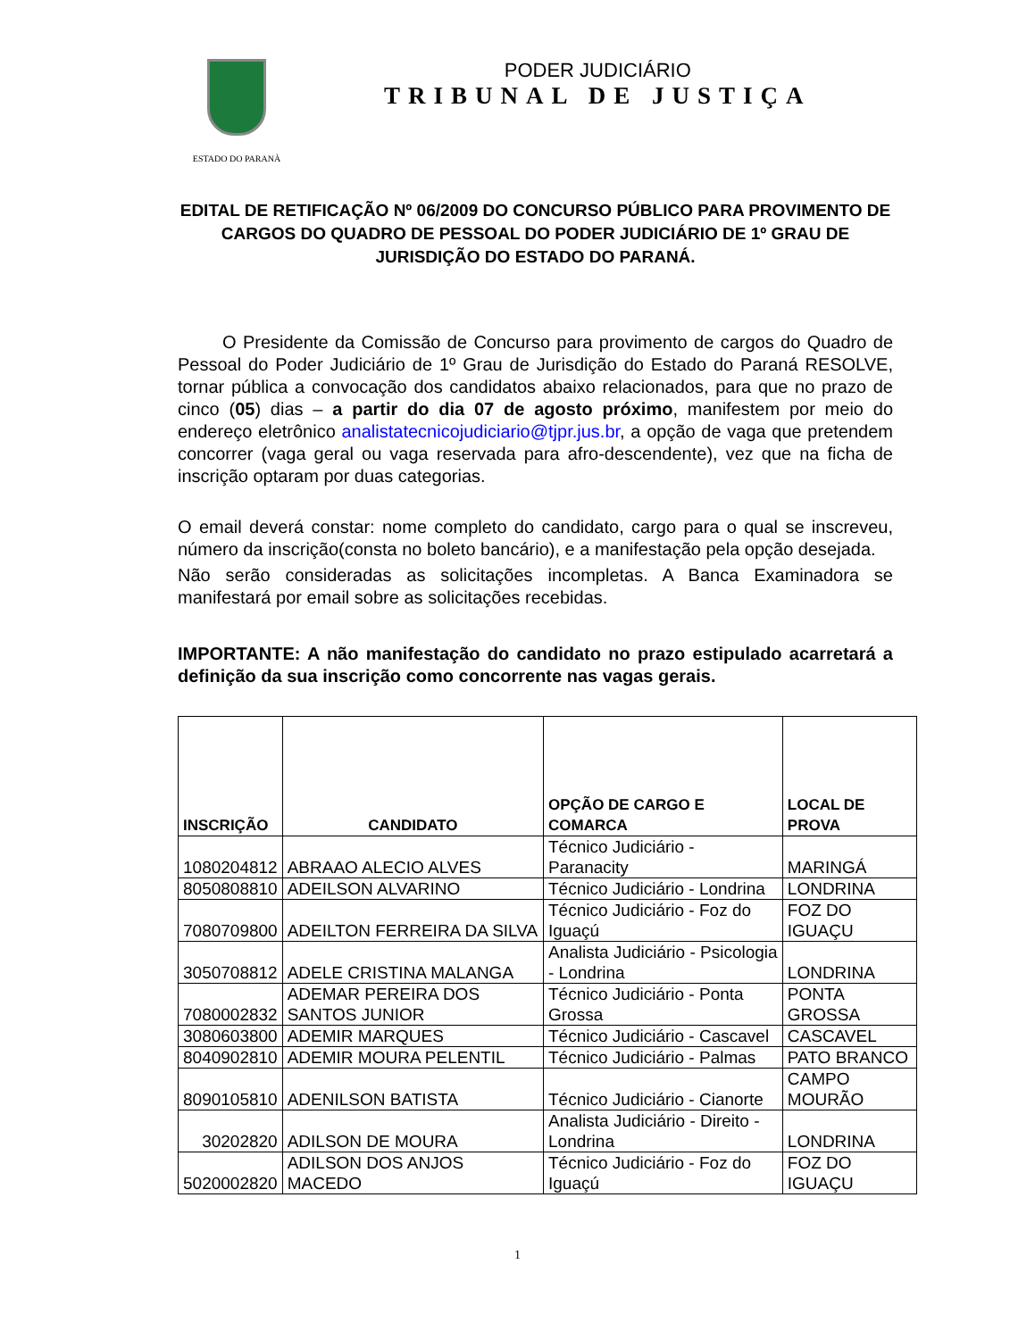ESTADO DO PARANÀ
PODER JUDICIÁRIO
TRIBUNAL DE JUSTIÇA
EDITAL DE RETIFICAÇÃO Nº 06/2009 DO CONCURSO PÚBLICO PARA PROVIMENTO DE CARGOS DO QUADRO DE PESSOAL DO PODER JUDICIÁRIO DE 1º GRAU DE JURISDIÇÃO DO ESTADO DO PARANÁ.
O Presidente da Comissão de Concurso para provimento de cargos do Quadro de Pessoal do Poder Judiciário de 1º Grau de Jurisdição do Estado do Paraná RESOLVE, tornar pública a convocação dos candidatos abaixo relacionados, para que no prazo de cinco (05) dias – a partir do dia 07 de agosto próximo, manifestem por meio do endereço eletrônico analistatecnicojudiciario@tjpr.jus.br, a opção de vaga que pretendem concorrer (vaga geral ou vaga reservada para afro-descendente), vez que na ficha de inscrição optaram por duas categorias.
O email deverá constar: nome completo do candidato, cargo para o qual se inscreveu, número da inscrição(consta no boleto bancário), e a manifestação pela opção desejada.
Não serão consideradas as solicitações incompletas. A Banca Examinadora se manifestará por email sobre as solicitações recebidas.
IMPORTANTE: A não manifestação do candidato no prazo estipulado acarretará a definição da sua inscrição como concorrente nas vagas gerais.
| INSCRIÇÃO | CANDIDATO | OPÇÃO DE CARGO E COMARCA | LOCAL DE PROVA |
| --- | --- | --- | --- |
| 1080204812 | ABRAAO ALECIO ALVES | Técnico Judiciário - Paranacity | MARINGÁ |
| 8050808810 | ADEILSON ALVARINO | Técnico Judiciário - Londrina | LONDRINA |
| 7080709800 | ADEILTON FERREIRA DA SILVA | Técnico Judiciário - Foz do Iguaçú | FOZ DO IGUAÇU |
| 3050708812 | ADELE CRISTINA MALANGA | Analista Judiciário - Psicologia - Londrina | LONDRINA |
| 7080002832 | ADEMAR PEREIRA DOS SANTOS JUNIOR | Técnico Judiciário - Ponta Grossa | PONTA GROSSA |
| 3080603800 | ADEMIR MARQUES | Técnico Judiciário - Cascavel | CASCAVEL |
| 8040902810 | ADEMIR MOURA PELENTIL | Técnico Judiciário - Palmas | PATO BRANCO |
| 8090105810 | ADENILSON BATISTA | Técnico Judiciário - Cianorte | CAMPO MOURÃO |
| 30202820 | ADILSON DE MOURA | Analista Judiciário - Direito - Londrina | LONDRINA |
| 5020002820 | ADILSON DOS ANJOS MACEDO | Técnico Judiciário - Foz do Iguaçú | FOZ DO IGUAÇU |
1